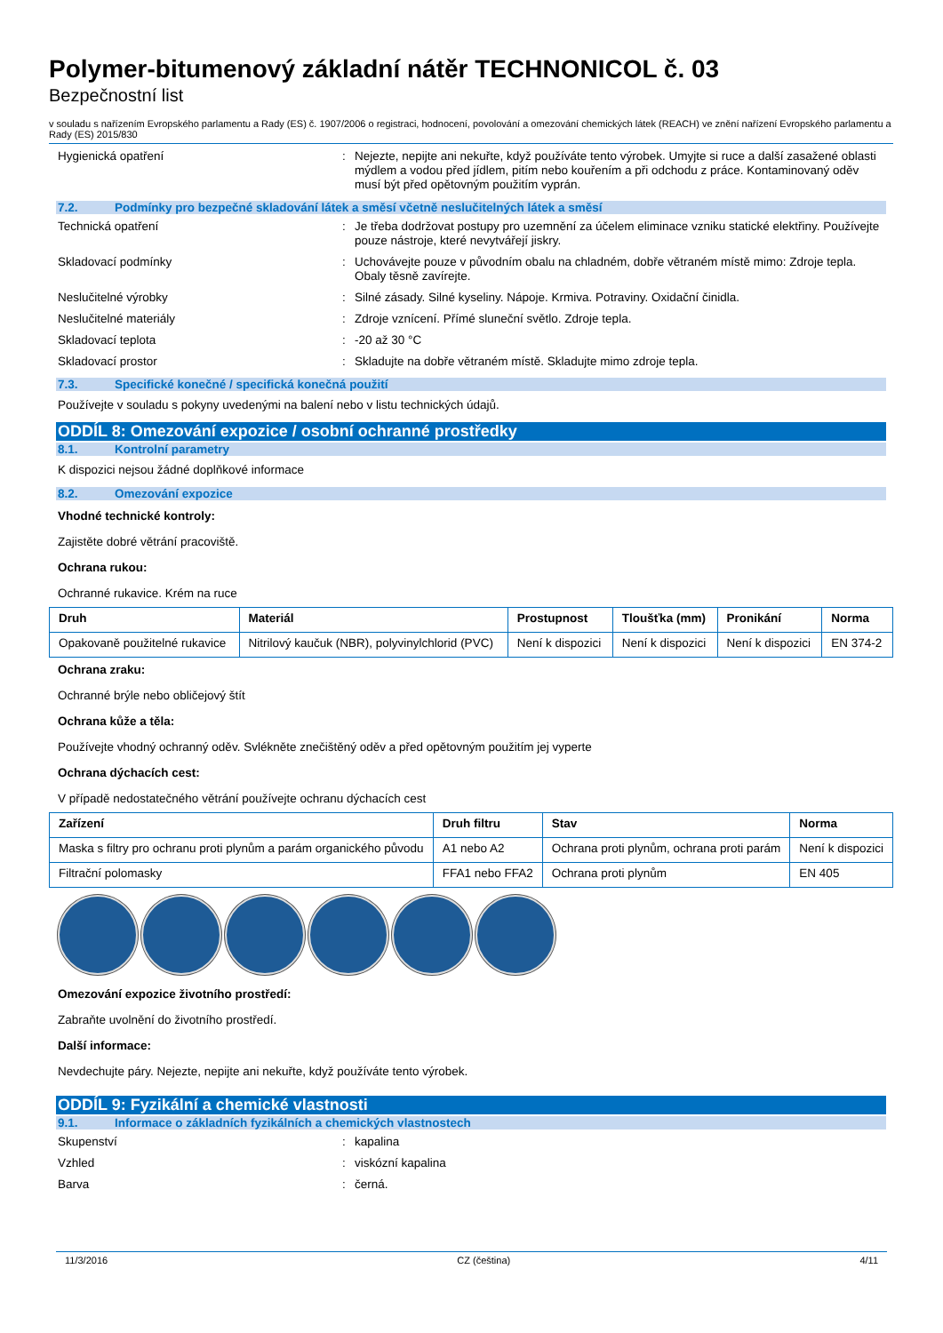Polymer-bitumenový základní nátěr TECHNONICOL č. 03
Bezpečnostní list
v souladu s nařízením Evropského parlamentu a Rady (ES) č. 1907/2006 o registraci, hodnocení, povolování a omezování chemických látek (REACH) ve znění nařízení Evropského parlamentu a Rady (ES) 2015/830
Hygienická opatření : Nejezte, nepijte ani nekuřte, když používáte tento výrobek. Umyjte si ruce a další zasažené oblasti mýdlem a vodou před jídlem, pitím nebo kouřením a při odchodu z práce. Kontaminovaný oděv musí být před opětovným použitím vyprán.
7.2. Podmínky pro bezpečné skladování látek a směsí včetně neslučitelných látek a směsí
Technická opatření : Je třeba dodržovat postupy pro uzemnění za účelem eliminace vzniku statické elektřiny. Používejte pouze nástroje, které nevytvářejí jiskry.
Skladovací podmínky : Uchovávejte pouze v původním obalu na chladném, dobře větraném místě mimo: Zdroje tepla. Obaly těsně zavírejte.
Neslučitelné výrobky : Silné zásady. Silné kyseliny. Nápoje. Krmiva. Potraviny. Oxidační činidla.
Neslučitelné materiály : Zdroje vznícení. Přímé sluneční světlo. Zdroje tepla.
Skladovací teplota : -20 až 30 °C
Skladovací prostor : Skladujte na dobře větraném místě. Skladujte mimo zdroje tepla.
7.3. Specifické konečné / specifická konečná použití
Používejte v souladu s pokyny uvedenými na balení nebo v listu technických údajů.
ODDÍL 8: Omezování expozice / osobní ochranné prostředky
8.1. Kontrolní parametry
K dispozici nejsou žádné doplňkové informace
8.2. Omezování expozice
Vhodné technické kontroly:
Zajistěte dobré větrání pracoviště.
Ochrana rukou:
Ochranné rukavice. Krém na ruce
| Druh | Materiál | Prostupnost | Tloušťka (mm) | Pronikání | Norma |
| --- | --- | --- | --- | --- | --- |
| Opakovaně použitelné rukavice | Nitrilový kaučuk (NBR), polyvinylchlorid (PVC) | Není k dispozici | Není k dispozici | Není k dispozici | EN 374-2 |
Ochrana zraku:
Ochranné brýle nebo obličejový štít
Ochrana kůže a těla:
Používejte vhodný ochranný oděv. Svlékněte znečištěný oděv a před opětovným použitím jej vyperte
Ochrana dýchacích cest:
V případě nedostatečného větrání používejte ochranu dýchacích cest
| Zařízení | Druh filtru | Stav | Norma |
| --- | --- | --- | --- |
| Maska s filtry pro ochranu proti plynům a parám organického původu | A1 nebo A2 | Ochrana proti plynům, ochrana proti parám | Není k dispozici |
| Filtrační polomasky | FFA1 nebo FFA2 | Ochrana proti plynům | EN 405 |
Omezování expozice životního prostředí:
Zabraňte uvolnění do životního prostředí.
Další informace:
Nevdechujte páry. Nejezte, nepijte ani nekuřte, když používáte tento výrobek.
ODDÍL 9: Fyzikální a chemické vlastnosti
9.1. Informace o základních fyzikálních a chemických vlastnostech
Skupenství : kapalina
Vzhled : viskózní kapalina
Barva : černá.
11/3/2016 CZ (čeština) 4/11